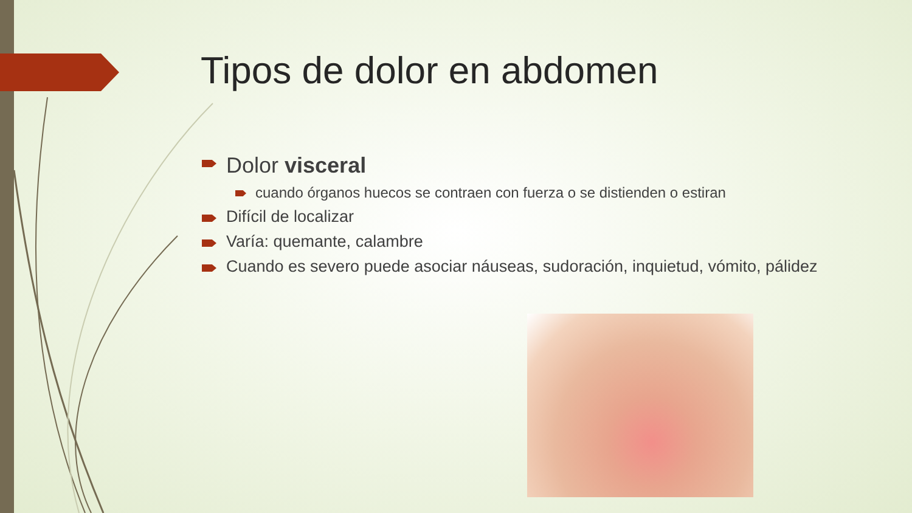Tipos de dolor en abdomen
Dolor visceral
cuando órganos huecos se contraen con fuerza o se distienden o estiran
Difícil de localizar
Varía: quemante, calambre
Cuando es severo puede asociar náuseas, sudoración, inquietud, vómito, pálidez